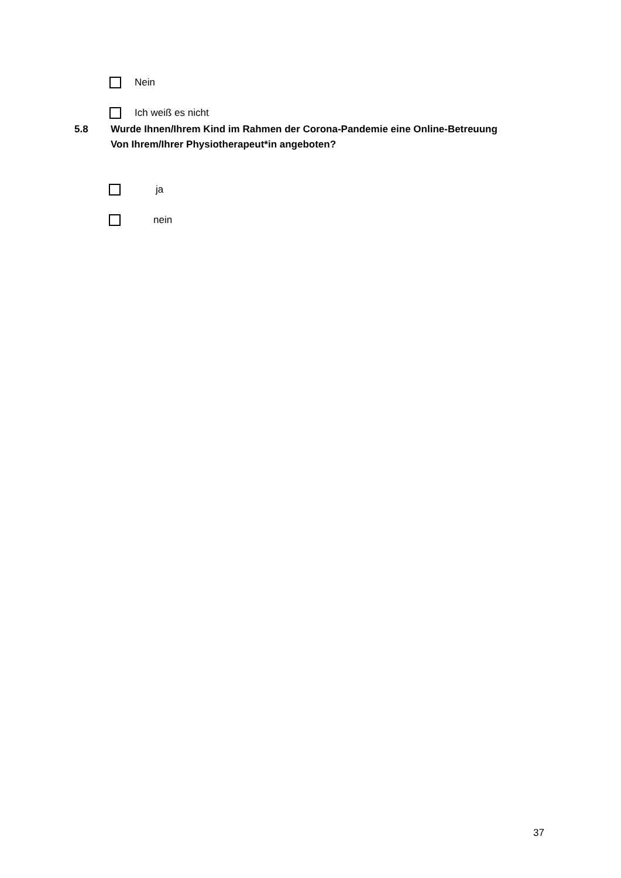Nein
Ich weiß es nicht
5.8 Wurde Ihnen/Ihrem Kind im Rahmen der Corona-Pandemie eine Online-Betreuung
Von Ihrem/Ihrer Physiotherapeut*in angeboten?
ja
nein
37